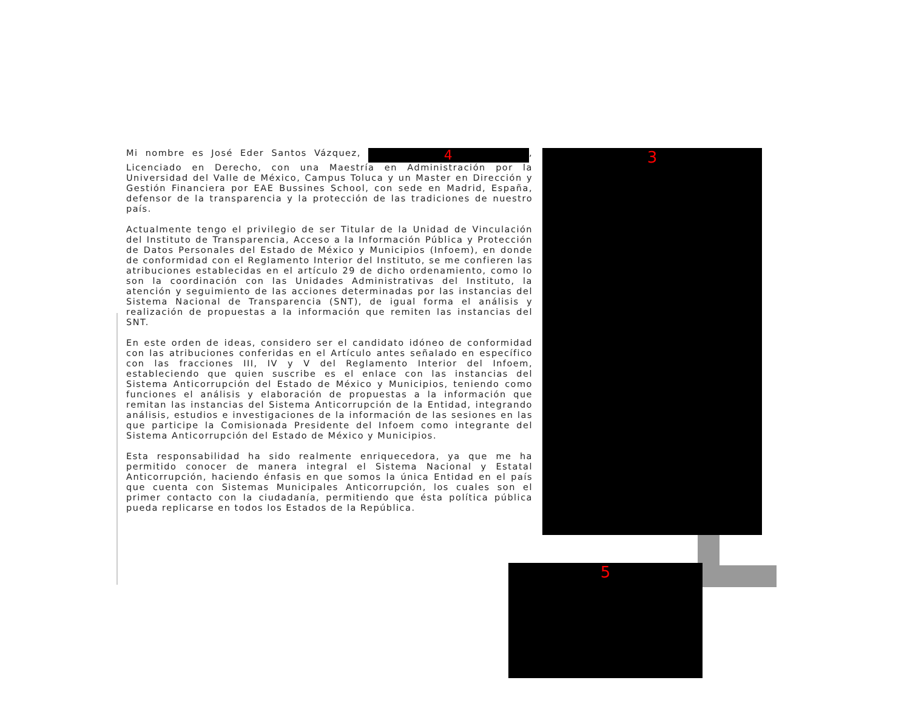Mi nombre es José Eder Santos Vázquez, 4, Licenciado en Derecho, con una Maestría en Administración por la Universidad del Valle de México, Campus Toluca y un Master en Dirección y Gestión Financiera por EAE Bussines School, con sede en Madrid, España, defensor de la transparencia y la protección de las tradiciones de nuestro país.
Actualmente tengo el privilegio de ser Titular de la Unidad de Vinculación del Instituto de Transparencia, Acceso a la Información Pública y Protección de Datos Personales del Estado de México y Municipios (Infoem), en donde de conformidad con el Reglamento Interior del Instituto, se me confieren las atribuciones establecidas en el artículo 29 de dicho ordenamiento, como lo son la coordinación con las Unidades Administrativas del Instituto, la atención y seguimiento de las acciones determinadas por las instancias del Sistema Nacional de Transparencia (SNT), de igual forma el análisis y realización de propuestas a la información que remiten las instancias del SNT.
En este orden de ideas, considero ser el candidato idóneo de conformidad con las atribuciones conferidas en el Artículo antes señalado en específico con las fracciones III, IV y V del Reglamento Interior del Infoem, estableciendo que quien suscribe es el enlace con las instancias del Sistema Anticorrupción del Estado de México y Municipios, teniendo como funciones el análisis y elaboración de propuestas a la información que remitan las instancias del Sistema Anticorrupción de la Entidad, integrando análisis, estudios e investigaciones de la información de las sesiones en las que participe la Comisionada Presidente del Infoem como integrante del Sistema Anticorrupción del Estado de México y Municipios.
Esta responsabilidad ha sido realmente enriquecedora, ya que me ha permitido conocer de manera integral el Sistema Nacional y Estatal Anticorrupción, haciendo énfasis en que somos la única Entidad en el país que cuenta con Sistemas Municipales Anticorrupción, los cuales son el primer contacto con la ciudadanía, permitiendo que ésta política pública pueda replicarse en todos los Estados de la República.
3
5